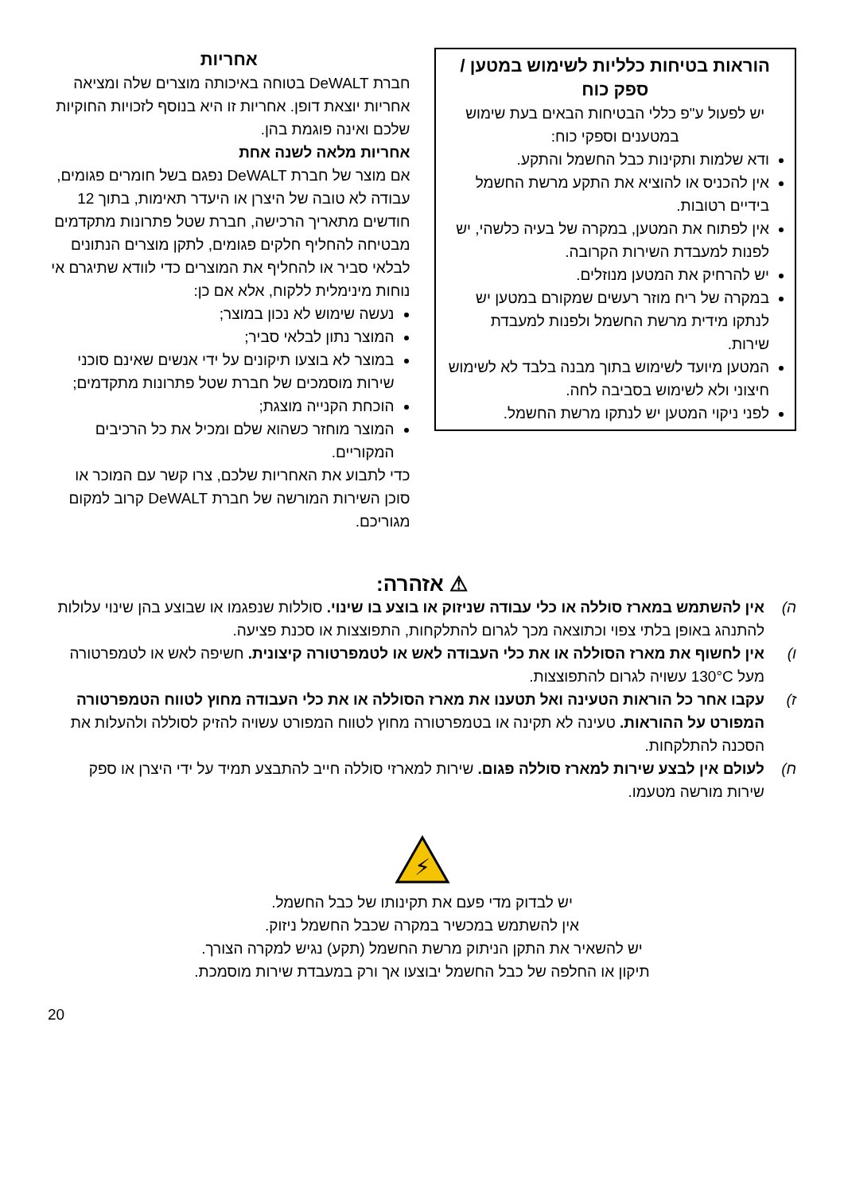הוראות בטיחות כלליות לשימוש במטען / ספק כוח
יש לפעול ע"פ כללי הבטיחות הבאים בעת שימוש במטענים וספקי כוח:
ודא שלמות ותקינות כבל החשמל והתקע.
אין להכניס או להוציא את התקע מרשת החשמל בידיים רטובות.
אין לפתוח את המטען, במקרה של בעיה כלשהי, יש לפנות למעבדת השירות הקרובה.
יש להרחיק את המטען מנוזלים.
במקרה של ריח מוזר רעשים שמקורם במטען יש לנתקו מידית מרשת החשמל ולפנות למעבדת שירות.
המטען מיועד לשימוש בתוך מבנה בלבד לא לשימוש חיצוני ולא לשימוש בסביבה לחה.
לפני ניקוי המטען יש לנתקו מרשת החשמל.
אחריות
חברת DeWALT בטוחה באיכותה מוצרים שלה ומציאה אחריות יוצאת דופן. אחריות זו היא בנוסף לזכויות החוקיות שלכם ואינה פוגמת בהן.
אחריות מלאה לשנה אחת
אם מוצר של חברת DeWALT נפגם בשל חומרים פגומים, עבודה לא טובה של היצרן או היעדר תאימות, בתוך 12 חודשים מתאריך הרכישה, חברת שטל פתרונות מתקדמים מבטיחה להחליף חלקים פגומים, לתקן מוצרים הנתונים לבלאי סביר או להחליף את המוצרים כדי לוודא שתיגרם אי נוחות מינימלית ללקוח, אלא אם כן:
נעשה שימוש לא נכון במוצר;
המוצר נתון לבלאי סביר;
במוצר לא בוצעו תיקונים על ידי אנשים שאינם סוכני שירות מוסמכים של חברת שטל פתרונות מתקדמים;
הוכחת הקנייה מוצגת;
המוצר מוחזר כשהוא שלם ומכיל את כל הרכיבים המקוריים.
כדי לתבוע את האחריות שלכם, צרו קשר עם המוכר או סוכן השירות המורשה של חברת DeWALT קרוב למקום מגוריכם.
⚠ אזהרה:
ה) אין להשתמש במארז סוללה או כלי עבודה שניזוק או בוצע בו שינוי. סוללות שנפגמו או שבוצע בהן שינוי עלולות להתנהג באופן בלתי צפוי וכתוצאה מכך לגרום להתלקחות, התפוצצות או סכנת פציעה.
ו) אין לחשוף את מארז הסוללה או את כלי העבודה לאש או לטמפרטורה קיצונית. חשיפה לאש או לטמפרטורה מעל 130°C עשויה לגרום להתפוצצות.
ז) עקבו אחר כל הוראות הטעינה ואל תטענו את מארז הסוללה או את כלי העבודה מחוץ לטווח הטמפרטורה המפורט על ההוראות. טעינה לא תקינה או בטמפרטורה מחוץ לטווח המפורט עשויה להזיק לסוללה ולהעלות את הסכנה להתלקחות.
ח) לעולם אין לבצע שירות למארז סוללה פגום. שירות למארזי סוללה חייב להתבצע תמיד על ידי היצרן או ספק שירות מורשה מטעמו.
⚡
יש לבדוק מדי פעם את תקינותו של כבל החשמל.
אין להשתמש במכשיר במקרה שכבל החשמל ניזוק.
יש להשאיר את התקן הניתוק מרשת החשמל (תקע) נגיש למקרה הצורך.
תיקון או החלפה של כבל החשמל יבוצעו אך ורק במעבדת שירות מוסמכת.
20